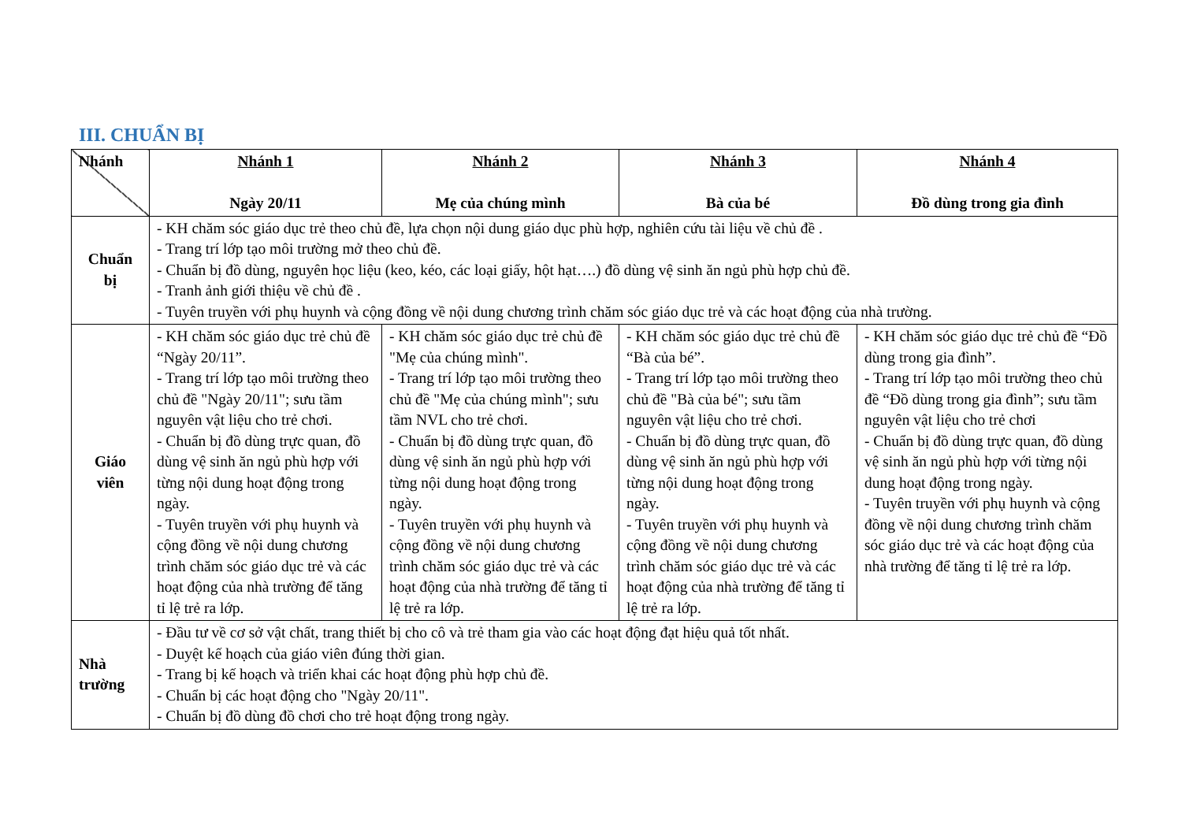III. CHUẨN BỊ
| Nhánh | Nhánh 1 Ngày 20/11 | Nhánh 2 Mẹ của chúng mình | Nhánh 3 Bà của bé | Nhánh 4 Đồ dùng trong gia đình |
| --- | --- | --- | --- | --- |
| Chuẩn bị | - KH chăm sóc giáo dục trẻ theo chủ đề, lựa chọn nội dung giáo dục phù hợp, nghiên cứu tài liệu về chủ đề . - Trang trí lớp tạo môi trường mở theo chủ đề. - Chuẩn bị đồ dùng, nguyên học liệu (keo, kéo, các loại giấy, hột hạt….) đồ dùng vệ sinh ăn ngủ phù hợp chủ đề. - Tranh ảnh giới thiệu về chủ đề . - Tuyên truyền với phụ huynh và cộng đồng về nội dung chương trình chăm sóc giáo dục trẻ và các hoạt động của nhà trường. | | | |
| Giáo viên | - KH chăm sóc giáo dục trẻ chủ đề “Ngày 20/11”. - Trang trí lớp tạo môi trường theo chủ đề "Ngày 20/11"; sưu tầm nguyên vật liệu cho trẻ chơi. - Chuẩn bị đồ dùng trực quan, đồ dùng vệ sinh ăn ngủ phù hợp với từng nội dung hoạt động trong ngày. - Tuyên truyền với phụ huynh và cộng đồng về nội dung chương trình chăm sóc giáo dục trẻ và các hoạt động của nhà trường để tăng tỉ lệ trẻ ra lớp. | - KH chăm sóc giáo dục trẻ chủ đề "Mẹ của chúng mình". - Trang trí lớp tạo môi trường theo chủ đề "Mẹ của chúng mình"; sưu tầm NVL cho trẻ chơi. - Chuẩn bị đồ dùng trực quan, đồ dùng vệ sinh ăn ngủ phù hợp với từng nội dung hoạt động trong ngày. - Tuyên truyền với phụ huynh và cộng đồng về nội dung chương trình chăm sóc giáo dục trẻ và các hoạt động của nhà trường để tăng tỉ lệ trẻ ra lớp. | - KH chăm sóc giáo dục trẻ chủ đề “Bà của bé”. - Trang trí lớp tạo môi trường theo chủ đề "Bà của bé"; sưu tầm nguyên vật liệu cho trẻ chơi. - Chuẩn bị đồ dùng trực quan, đồ dùng vệ sinh ăn ngủ phù hợp với từng nội dung hoạt động trong ngày. - Tuyên truyền với phụ huynh và cộng đồng về nội dung chương trình chăm sóc giáo dục trẻ và các hoạt động của nhà trường để tăng tỉ lệ trẻ ra lớp. | - KH chăm sóc giáo dục trẻ chủ đề “Đồ dùng trong gia đình”. - Trang trí lớp tạo môi trường theo chủ đề “Đồ dùng trong gia đình”; sưu tầm nguyên vật liệu cho trẻ chơi - Chuẩn bị đồ dùng trực quan, đồ dùng vệ sinh ăn ngủ phù hợp với từng nội dung hoạt động trong ngày. - Tuyên truyền với phụ huynh và cộng đồng về nội dung chương trình chăm sóc giáo dục trẻ và các hoạt động của nhà trường để tăng tỉ lệ trẻ ra lớp. |
| Nhà trường | - Đầu tư về cơ sở vật chất, trang thiết bị cho cô và trẻ tham gia vào các hoạt động đạt hiệu quả tốt nhất. - Duyệt kế hoạch của giáo viên đúng thời gian. - Trang bị kế hoạch và triển khai các hoạt động phù hợp chủ đề. - Chuẩn bị các hoạt động cho "Ngày 20/11". - Chuẩn bị đồ dùng đồ chơi cho trẻ hoạt động trong ngày. | | | |